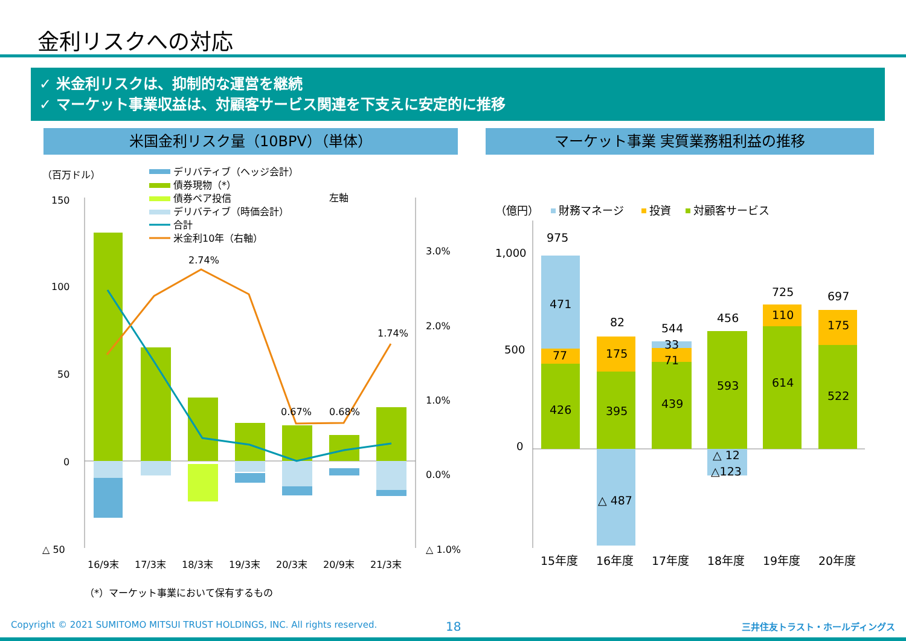金利リスクへの対応
✓ 米金利リスクは、抑制的な運営を継続
✓ マーケット事業収益は、対顧客サービス関連を下支えに安定的に推移
米国金利リスク量（10BPV）（単体） マーケット事業 実質業務粗利益の推移
（百万ドル）
デリバティブ（ヘッジ会計）
債券現物（*）
債券ペア投信
デリバティブ（時価会計）
合計
米金利10年（右軸）
左軸
150
100
50
0
△ 50
2.74%
0.67%
0.68%
1.74%
3.0%
2.0%
1.0%
0.0%
△ 1.0%
16/9末
17/3末
18/3末
19/3末
20/3末
20/9末
21/3末
（*）マーケット事業において保有するもの
（億円）
財務マネージ
投資
対顧客サービス
1,000
500
0
975
471
77
426
82
175
395
△ 487
544
33
71
439
456
593
△ 12
△123
725
110
614
697
175
522
15年度
16年度
17年度
18年度
19年度
20年度
Copyright © 2021 SUMITOMO MITSUI TRUST HOLDINGS, INC. All rights reserved.
18 三井住友トラスト・ホールディングス